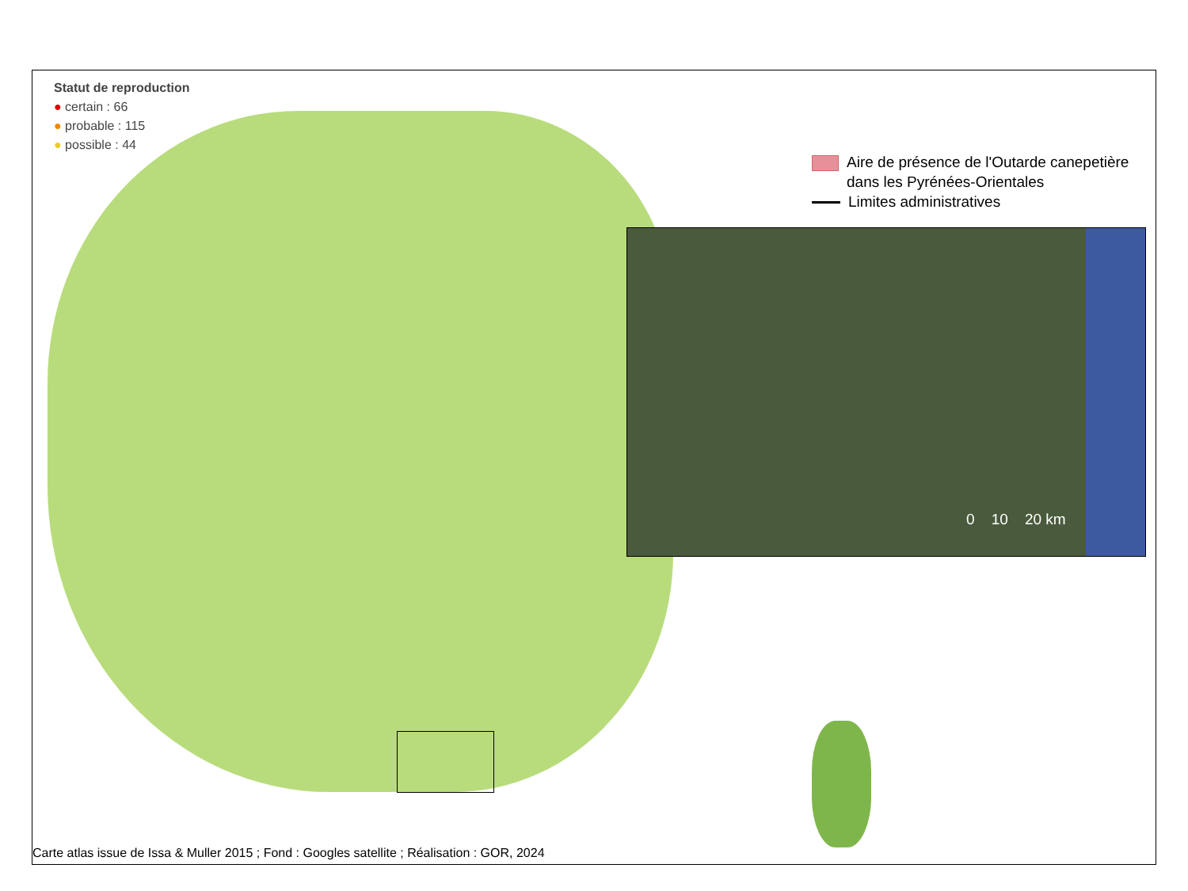Statut de reproduction
● certain : 66
● probable : 115
● possible : 44
Aire de présence de l'Outarde canepetière
dans les Pyrénées-Orientales
Limites administratives
0 10 20 km
Carte atlas issue de Issa & Muller 2015 ; Fond : Googles satellite ; Réalisation : GOR, 2024